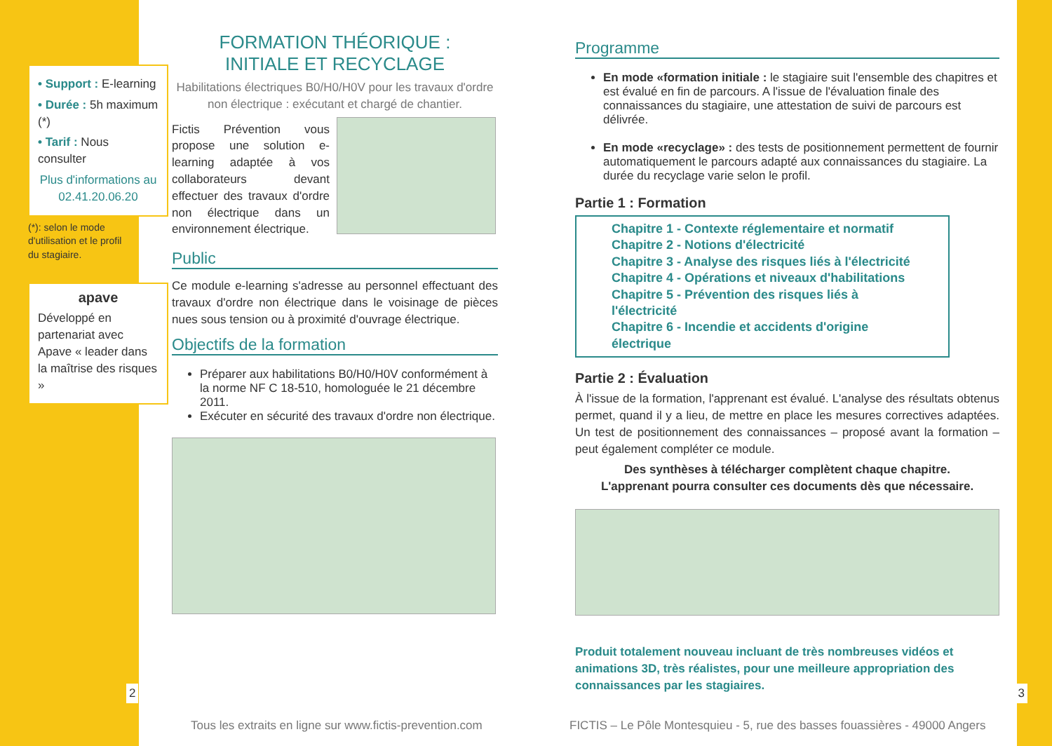• Support : E-learning
• Durée : 5h maximum (*)
• Tarif : Nous consulter
Plus d'informations au 02.41.20.06.20
(*): selon le mode d'utilisation et le profil du stagiaire.
apave
Développé en partenariat avec Apave « leader dans la maîtrise des risques »
2
FORMATION THÉORIQUE :
INITIALE ET RECYCLAGE
Habilitations électriques B0/H0/H0V pour les travaux d'ordre non électrique : exécutant et chargé de chantier.
Fictis Prévention vous propose une solution e-learning adaptée à vos collaborateurs devant effectuer des travaux d'ordre non électrique dans un environnement électrique.
Public
Ce module e-learning s'adresse au personnel effectuant des travaux d'ordre non électrique dans le voisinage de pièces nues sous tension ou à proximité d'ouvrage électrique.
Objectifs de la formation
Préparer aux habilitations B0/H0/H0V conformément à la norme NF C 18-510, homologuée le 21 décembre 2011.
Exécuter en sécurité des travaux d'ordre non électrique.
Programme
En mode «formation initiale : le stagiaire suit l'ensemble des chapitres et est évalué en fin de parcours. A l'issue de l'évaluation finale des connaissances du stagiaire, une attestation de suivi de parcours est délivrée.
En mode «recyclage» : des tests de positionnement permettent de fournir automatiquement le parcours adapté aux connaissances du stagiaire. La durée du recyclage varie selon le profil.
Partie 1 : Formation
Chapitre 1 - Contexte réglementaire et normatif
Chapitre 2 - Notions d'électricité
Chapitre 3 - Analyse des risques liés à l'électricité
Chapitre 4 - Opérations et niveaux d'habilitations
Chapitre 5 - Prévention des risques liés à l'électricité
Chapitre 6 - Incendie et accidents d'origine électrique
Partie 2 : Évaluation
À l'issue de la formation, l'apprenant est évalué. L'analyse des résultats obtenus permet, quand il y a lieu, de mettre en place les mesures correctives adaptées. Un test de positionnement des connaissances – proposé avant la formation – peut également compléter ce module.
Des synthèses à télécharger complètent chaque chapitre.
L'apprenant pourra consulter ces documents dès que nécessaire.
Produit totalement nouveau incluant de très nombreuses vidéos et animations 3D, très réalistes, pour une meilleure appropriation des connaissances par les stagiaires.
3
Tous les extraits en ligne sur www.fictis-prevention.com
FICTIS – Le Pôle Montesquieu - 5, rue des basses fouassières - 49000 Angers